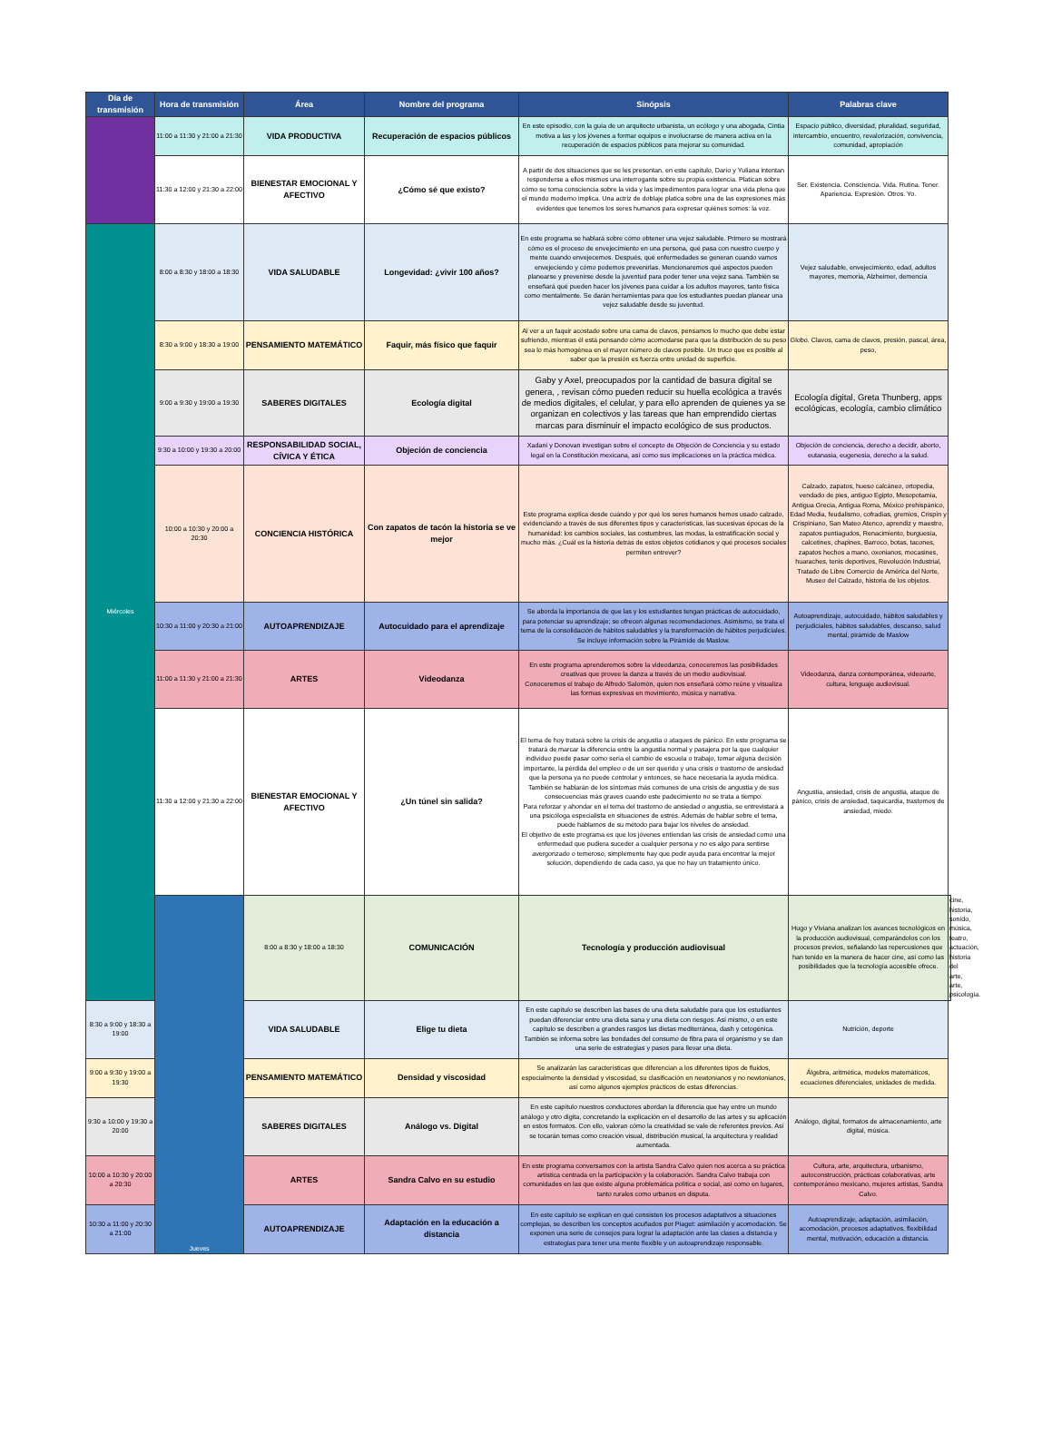| Día de transmisión | Hora de transmisión | Área | Nombre del programa | Sinópsis | Palabras clave | |
| --- | --- | --- | --- | --- | --- | --- |
| | 11:00 a 11:30 y 21:00 a 21:30 | VIDA PRODUCTIVA | Recuperación de espacios públicos | En este episodio, con la guía de un arquitecto urbanista, un ecólogo y una abogada, Cintia motiva a las y los jóvenes a formar equipos e involucrarse de manera activa en la recuperación de espacios públicos para mejorar su comunidad. | Espacio público, diversidad, pluralidad, seguridad, intercambio, encuentro, revalorización, convivencia, comunidad, apropiación | |
| | 11:30 a 12:00 y 21:30 a 22:00 | BIENESTAR EMOCIONAL Y AFECTIVO | ¿Cómo sé que existo? | A partir de dos situaciones que se les presentan, en este capítulo, Darío y Yuliana intentan responderse a ellos mismos una interrogante sobre su propia existencia. Platican sobre cómo se toma consciencia sobre la vida y las impedimentos para lograr una vida plena que el mundo moderno implica. Una actriz de doblaje platica sobre una de las expresiones más evidentes que tenemos los seres humanos para expresar quiénes somos: la voz. | Ser. Existencia. Consciencia. Vida. Rutina. Tener. Apariencia. Expresión. Otros. Yo. | |
| Miércoles | 8:00 a 8:30 y 18:00 a 18:30 | VIDA SALUDABLE | Longevidad: ¿vivir 100 años? | En este programa se hablará sobre cómo obtener una vejez saludable. Primero se mostrará cómo es el proceso de envejecimiento en una persona, qué pasa con nuestro cuerpo y mente cuando envejecemos. Después, qué enfermedades se generan cuando vamos envejeciendo y cómo podemos prevenirlas. Mencionaremos qué aspectos pueden planearse y prevenirse desde la juventud para poder tener una vejez sana. También se enseñará qué pueden hacer los jóvenes para cuidar a los adultos mayores, tanto física como mentalmente. Se darán herramientas para que los estudiantes puedan planear una vejez saludable desde su juventud. | Vejez saludable, envejecimiento, edad, adultos mayores, memoria, Alzheimer, demencia | |
| | 8:30 a 9:00 y 18:30 a 19:00 | PENSAMIENTO MATEMÁTICO | Faquir, más físico que faquir | Al ver a un faquir acostado sobre una cama de clavos, pensamos lo mucho que debe estar sufriendo, mientras él está pensando cómo acomodarse para que la distribución de su peso sea lo más homogénea en el mayor número de clavos posible. Un truco que es posible al saber que la presión es fuerza entre unidad de superficie. | Globo. Clavos, cama de clavos, presión, pascal, área, peso, | |
| | 9:00 a 9:30 y 19:00 a 19:30 | SABERES DIGITALES | Ecología digital | Gaby y Axel, preocupados por la cantidad de basura digital se genera, , revisan cómo pueden reducir su huella ecológica a través de medios digitales, el celular, y para ello aprenden de quienes ya se organizan en colectivos y las tareas que han emprendido ciertas marcas para disminuir el impacto ecológico de sus productos. | Ecología digital, Greta Thunberg, apps ecológicas, ecología, cambio climático | |
| | 9:30 a 10:00 y 19:30 a 20:00 | RESPONSABILIDAD SOCIAL, CÍVICA Y ÉTICA | Objeción de conciencia | Xadani y Donovan investigan sobre el concepto de Objeción de Conciencia y su estado legal en la Constitución mexicana, así como sus implicaciones en la práctica médica. | Objeción de conciencia, derecho a decidir, aborto, eutanasia, eugenesia, derecho a la salud. | |
| | 10:00 a 10:30 y 20:00 a 20:30 | CONCIENCIA HISTÓRICA | Con zapatos de tacón la historia se ve mejor | Este programa explica desde cuándo y por qué los seres humanos hemos usado calzado, evidenciando a través de sus diferentes tipos y características, las sucesivas épocas de la humanidad: los cambios sociales, las costumbres, las modas, la estratificación social y mucho más. ¿Cuál es la historia detrás de estos objetos cotidianos y qué procesos sociales permiten entrever? | Calzado, zapatos, hueso calcáneo, ortopedia, vendado de pies, antiguo Egipto, Mesopotamia, Antigua Grecia, Antigua Roma, México prehispánico, Edad Media, feudalismo, cofradías, gremios, Crispín y Crispiniano, San Mateo Atenco, aprendiz y maestro, zapatos puntiagudos, Renacimiento, burguesía, calcetines, chapines, Barroco, botas, tacones, zapatos hechos a mano, oxonianos, mocasines, huaraches, tenis deportivos, Revolución Industrial, Tratado de Libre Comercio de América del Norte, Museo del Calzado, historia de los objetos. | |
| | 10:30 a 11:00 y 20:30 a 21:00 | AUTOAPRENDIZAJE | Autocuidado para el aprendizaje | Se aborda la importancia de que las y los estudiantes tengan prácticas de autocuidado, para potenciar su aprendizaje; se ofrecen algunas recomendaciones. Asimismo, se trata el tema de la consolidación de hábitos saludables y la transformación de hábitos perjudiciales. Se incluye información sobre la Pirámide de Maslow. | Autoaprendizaje, autocuidado, hábitos saludables y perjudiciales, hábitos saludables, descanso, salud mental, pirámide de Maslow | |
| | 11:00 a 11:30 y 21:00 a 21:30 | ARTES | Videodanza | En este programa aprenderemos sobre la videodanza, conoceremos las posibilidades creativas que provee la danza a través de un medio audiovisual. Conoceremos el trabajo de Alfredo Salomón, quien nos enseñará cómo reúne y visualiza las formas expresivas en movimiento, música y narrativa. | Videodanza, danza contemporánea, videoarte, cultura, lenguaje audiovisual. | |
| | 11:30 a 12:00 y 21:30 a 22:00 | BIENESTAR EMOCIONAL Y AFECTIVO | ¿Un túnel sin salida? | El tema de hoy tratará sobre la crisis de angustia o ataques de pánico. En este programa se tratará de marcar la diferencia entre la angustia normal y pasajera por la que cualquier individuo puede pasar como sería el cambio de escuela o trabajo, tomar alguna decisión importante, la pérdida del empleo o de un ser querido y una crisis o trastorno de ansiedad que la persona ya no puede controlar y entonces, se hace necesaria la ayuda médica. También se hablarán de los síntomas más comunes de una crisis de angustia y de sus consecuencias más graves cuando este padecimiento no se trata a tiempo. Para reforzar y ahondar en el tema del trastorno de ansiedad o angustia, se entrevistará a una psicóloga especialista en situaciones de estrés. Además de hablar sobre el tema, puede hablarnos de su método para bajar los niveles de ansiedad. El objetivo de este programa es que los jóvenes entiendan las crisis de ansiedad como una enfermedad que pudiera suceder a cualquier persona y no es algo para sentirse avergonzado o temeroso, simplemente hay que pedir ayuda para encontrar la mejor solución, dependiendo de cada caso, ya que no hay un tratamiento único. | Angustia, ansiedad, crisis de angustia, ataque de pánico, crisis de ansiedad, taquicardia, trastornos de ansiedad, miedo. | |
| | Jueves | 8:00 a 8:30 y 18:00 a 18:30 | COMUNICACIÓN | Tecnología y producción audiovisual | Hugo y Viviana analizan los avances tecnológicos en la producción audiovisual, comparándolos con los procesos previos, señalando las repercusiones que han tenido en la manera de hacer cine, así como las posibilidades que la tecnología accesible ofrece. | cine, historia, sonido, música, teatro, actuación, historia del arte, arte, psicología. |
| 8:30 a 9:00 y 18:30 a 19:00 | | VIDA SALUDABLE | Elige tu dieta | En este capítulo se describen las bases de una dieta saludable para que los estudiantes puedan diferenciar entre una dieta sana y una dieta con riesgos. Así mismo, o en este capítulo se describen a grandes rasgos las dietas mediterránea, dash y cetogénica. También se informa sobre las bondades del consumo de fibra para el organismo y se dan una serie de estrategias y pasos para llevar una dieta. | Nutrición, deporte | |
| 9:00 a 9:30 y 19:00 a 19:30 | | PENSAMIENTO MATEMÁTICO | Densidad y viscosidad | Se analizarán las características que diferencian a los diferentes tipos de fluidos, especialmente la densidad y viscosidad, su clasificación en newtonianos y no newtonianos, así como algunos ejemplos prácticos de estas diferencias. | Álgebra, aritmética, modelos matemáticos, ecuaciones diferenciales, unidades de medida. | |
| 9:30 a 10:00 y 19:30 a 20:00 | | SABERES DIGITALES | Análogo vs. Digital | En este capítulo nuestros conductores abordan la diferencia que hay entre un mundo análogo y otro digita, concretando la explicación en el desarrollo de las artes y su aplicación en estos formatos. Con ello, valoran cómo la creatividad se vale de referentes previos. Así se tocarán temas como creación visual, distribución musical, la arquitectura y realidad aumentada. | Análogo, digital, formatos de almacenamiento, arte digital, música. | |
| 10:00 a 10:30 y 20:00 a 20:30 | | ARTES | Sandra Calvo en su estudio | En este programa conversamos con la artista Sandra Calvo quien nos acerca a su práctica artística centrada en la participación y la colaboración. Sandra Calvo trabaja con comunidades en las que existe alguna problemática política o social, así como en lugares, tanto rurales como urbanos en disputa. | Cultura, arte, arquitectura, urbanismo, autoconstrucción, prácticas colaborativas, arte contemporáneo mexicano, mujeres artistas, Sandra Calvo. | |
| 10:30 a 11:00 y 20:30 a 21:00 | | AUTOAPRENDIZAJE | Adaptación en la educación a distancia | En este capítulo se explican en qué consisten los procesos adaptativos a situaciones complejas, se describen los conceptos acuñados por Piaget: asimilación y acomodación. Se exponen una serie de consejos para lograr la adaptación ante las clases a distancia y estrategias para tener una mente flexible y un autoaprendizaje responsable. | Autoaprendizaje, adaptación, asimilación, acomodación, procesos adaptativos, flexibilidad mental, motivación, educación a distancia. | |